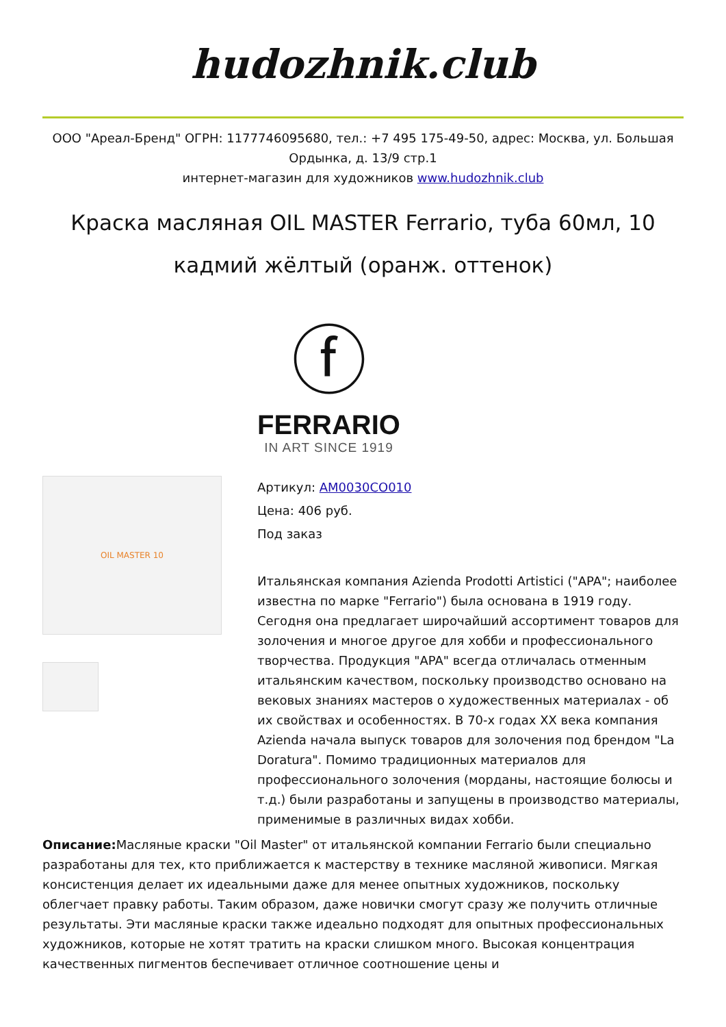hudozhnik.club
ООО "Ареал-Бренд" ОГРН: 1177746095680, тел.: +7 495 175-49-50, адрес: Москва, ул. Большая Ордынка, д. 13/9 стр.1
интернет-магазин для художников www.hudozhnik.club
Краска масляная OIL MASTER Ferrario, туба 60мл, 10 кадмий жёлтый (оранж. оттенок)
ⓕ
FERRARIO
IN ART SINCE 1919
OIL MASTER 10
Артикул: AM0030CO010
Цена: 406 руб.
Под заказ
Итальянская компания Azienda Prodotti Artistici ("APA"; наиболее известна по марке "Ferrario") была основана в 1919 году. Сегодня она предлагает широчайший ассортимент товаров для золочения и многое другое для хобби и профессионального творчества. Продукция "APA" всегда отличалась отменным итальянским качеством, поскольку производство основано на вековых знаниях мастеров о художественных материалах - об их свойствах и особенностях. В 70-х годах XX века компания Azienda начала выпуск товаров для золочения под брендом "La Doratura". Помимо традиционных материалов для профессионального золочения (морданы, настоящие болюсы и т.д.) были разработаны и запущены в производство материалы, применимые в различных видах хобби.
Описание: Масляные краски "Oil Master" от итальянской компании Ferrario были специально разработаны для тех, кто приближается к мастерству в технике масляной живописи. Мягкая консистенция делает их идеальными даже для менее опытных художников, поскольку облегчает правку работы. Таким образом, даже новички смогут сразу же получить отличные результаты. Эти масляные краски также идеально подходят для опытных профессиональных художников, которые не хотят тратить на краски слишком много. Высокая концентрация качественных пигментов беспечивает отличное соотношение цены и